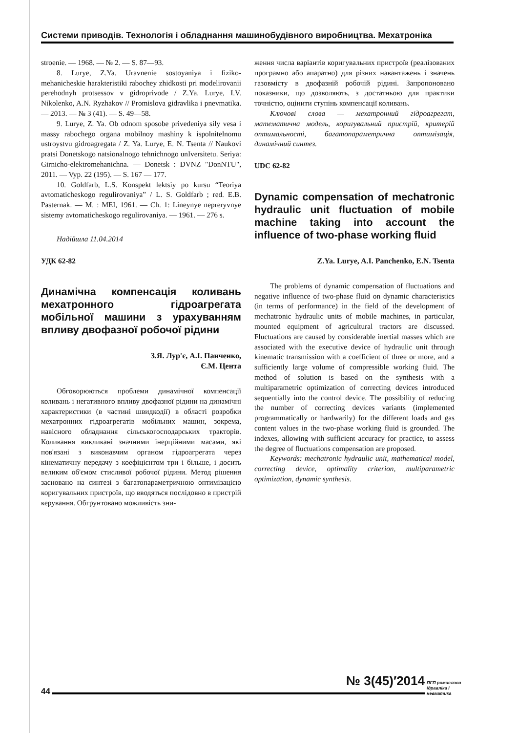Системи приводів. Технологія і обладнання машинобудівного виробництва. Мехатроніка
stroenie. — 1968. — № 2. — S. 87—93.
8. Lurye, Z.Ya. Uravnenie sostoyaniya i fiziko-mehanicheskie harakteristiki rabochey zhidkosti pri modelirovanii perehodnyh protsessov v gidroprivode / Z.Ya. Lurye, I.V. Nikolenko, A.N. Ryzhakov // Promislova gidravlika i pnevmatika. — 2013. — № 3 (41). — S. 49—58.
9. Lurye, Z. Ya. Ob odnom sposobe privedeniya sily vesa i massy rabochego organa mobilnoy mashiny k ispolnitelnomu ustroystvu gidroagregata / Z. Ya. Lurye, E. N. Tsenta // Naukovi pratsi Donetskogo natsionalnogo tehnichnogo unIversitetu. Seriya: Girnicho-elektromehanichna. — Donetsk : DVNZ "DonNTU", 2011. — Vyp. 22 (195). — S. 167 — 177.
10. Goldfarb, L.S. Konspekt lektsiy po kursu “Teoriya avtomaticheskogo regulirovaniya” / L. S. Goldfarb ; red. E.B. Pasternak. — M. : MEI, 1961. — Ch. 1: Lineynye nepreryvnye sistemy avtomaticheskogo regulirovaniya. — 1961. — 276 s.
Надійшла 11.04.2014
УДК 62-82
Динамічна компенсація коливань мехатронного гідроагрегата мобільної машини з урахуванням впливу двофазної робочої рідини
З.Я. Лур'є, А.І. Панченко,
Є.М. Цента
Обговорюються проблеми динамічної компенсації коливань і негативного впливу двофазної рідини на динамічні характеристики (в частині швидкодії) в області розробки мехатронних гідроагрегатів мобільних машин, зокрема, навісного обладнання сільськогосподарських тракторів. Коливання викликані значними інерційними масами, які пов'язані з виконавчим органом гідроагрегата через кінематичну передачу з коефіцієнтом три і більше, і досить великим об'ємом стисливої робочої рідини. Метод рішення засновано на синтезі з багатопараметричною оптимізацією коригувальних пристроїв, що вводяться послідовно в пристрій керування. Обгрунтовано можливість зни-
ження числа варіантів коригувальних пристроїв (реалізованих програмно або апаратно) для різних навантажень і значень газовмісту в двофазній робочій рідині. Запропоновано показники, що дозволяють, з достатньою для практики точністю, оцінити ступінь компенсації коливань.
Ключові слова — мехатронний гідроагрегат, математична модель, коригувальний пристрій, критерій оптимальності, багатопараметрична оптимізація, динамічний синтез.
UDC 62-82
Dynamic compensation of mechatronic hydraulic unit fluctuation of mobile machine taking into account the influence of two-phase working fluid
Z.Ya. Lurye, A.I. Panchenko, E.N. Tsenta
The problems of dynamic compensation of fluctuations and negative influence of two-phase fluid on dynamic characteristics (in terms of performance) in the field of the development of mechatronic hydraulic units of mobile machines, in particular, mounted equipment of agricultural tractors are discussed. Fluctuations are caused by considerable inertial masses which are associated with the executive device of hydraulic unit through kinematic transmission with a coefficient of three or more, and a sufficiently large volume of compressible working fluid. The method of solution is based on the synthesis with a multiparametric optimization of correcting devices introduced sequentially into the control device. The possibility of reducing the number of correcting devices variants (implemented programmatically or hardwarily) for the different loads and gas content values in the two-phase working fluid is grounded. The indexes, allowing with sufficient accuracy for practice, to assess the degree of fluctuations compensation are proposed.
Keywords: mechatronic hydraulic unit, mathematical model, correcting device, optimality criterion, multiparametric optimization, dynamic synthesis.
44
№ 3(45)′2014
ПГП ромислова
ідравліка і
невматика